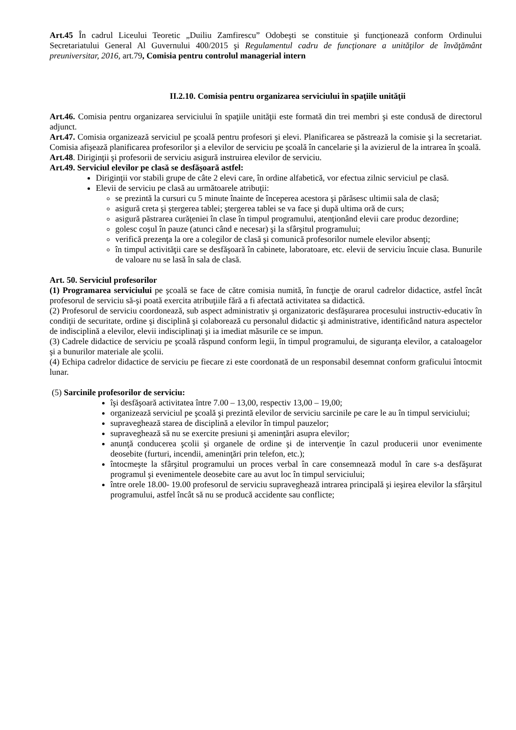Art.45 În cadrul Liceului Teoretic „Duiliu Zamfirescu” Odobeşti se constituie şi funcţionează conform Ordinului Secretariatului General Al Guvernului 400/2015 şi Regulamentul cadru de funcţionare a unităţilor de învăţământ preuniversitar, 2016, art.79, Comisia pentru controlul managerial intern
II.2.10. Comisia pentru organizarea serviciului în spaţiile unităţii
Art.46. Comisia pentru organizarea serviciului în spaţiile unităţii este formată din trei membri şi este condusă de directorul adjunct.
Art.47. Comisia organizează serviciul pe şcoală pentru profesori şi elevi. Planificarea se păstrează la comisie şi la secretariat. Comisia afişează planificarea profesorilor şi a elevilor de serviciu pe şcoală în cancelarie şi la avizierul de la intrarea în şcoală.
Art.48. Diriginţii şi profesorii de serviciu asigură instruirea elevilor de serviciu.
Art.49. Serviciul elevilor pe clasă se desfăşoară astfel:
Diriginţii vor stabili grupe de câte 2 elevi care, în ordine alfabetică, vor efectua zilnic serviciul pe clasă.
Elevii de serviciu pe clasă au următoarele atribuţii:
se prezintă la cursuri cu 5 minute înainte de începerea acestora şi părăsesc ultimii sala de clasă;
asigură creta şi ştergerea tablei; ştergerea tablei se va face şi după ultima oră de curs;
asigură păstrarea curăţeniei în clase în timpul programului, atenţionând elevii care produc dezordine;
golesc coşul în pauze (atunci când e necesar) şi la sfârşitul programului;
verifică prezenţa la ore a colegilor de clasă şi comunică profesorilor numele elevilor absenţi;
în timpul activităţii care se desfăşoară în cabinete, laboratoare, etc. elevii de serviciu încuie clasa. Bunurile de valoare nu se lasă în sala de clasă.
Art. 50. Serviciul profesorilor
(1) Programarea serviciului pe şcoală se face de către comisia numită, în funcţie de orarul cadrelor didactice, astfel încât profesorul de serviciu să-şi poată exercita atribuţiile fără a fi afectată activitatea sa didactică.
(2) Profesorul de serviciu coordonează, sub aspect administrativ şi organizatoric desfăşurarea procesului instructiv-educativ în condiţii de securitate, ordine şi disciplină şi colaborează cu personalul didactic şi administrative, identificând natura aspectelor de indisciplină a elevilor, elevii indisciplinaţi şi ia imediat măsurile ce se impun.
(3) Cadrele didactice de serviciu pe şcoală răspund conform legii, în timpul programului, de siguranţa elevilor, a cataloagelor şi a bunurilor materiale ale şcolii.
(4) Echipa cadrelor didactice de serviciu pe fiecare zi este coordonată de un responsabil desemnat conform graficului întocmit lunar.
(5) Sarcinile profesorilor de serviciu:
îşi desfăşoară activitatea între 7.00 – 13,00, respectiv 13,00 – 19,00;
organizează serviciul pe şcoală şi prezintă elevilor de serviciu sarcinile pe care le au în timpul serviciului;
supraveghează starea de disciplină a elevilor în timpul pauzelor;
supraveghează să nu se exercite presiuni şi ameninţări asupra elevilor;
anunţă conducerea şcolii şi organele de ordine şi de intervenţie în cazul producerii unor evenimente deosebite (furturi, incendii, ameninţări prin telefon, etc.);
întocmeşte la sfârşitul programului un proces verbal în care consemnează modul în care s-a desfăşurat programul şi evenimentele deosebite care au avut loc în timpul serviciului;
între orele 18.00- 19.00 profesorul de serviciu supraveghează intrarea principală şi ieşirea elevilor la sfârşitul programului, astfel încât să nu se producă accidente sau conflicte;